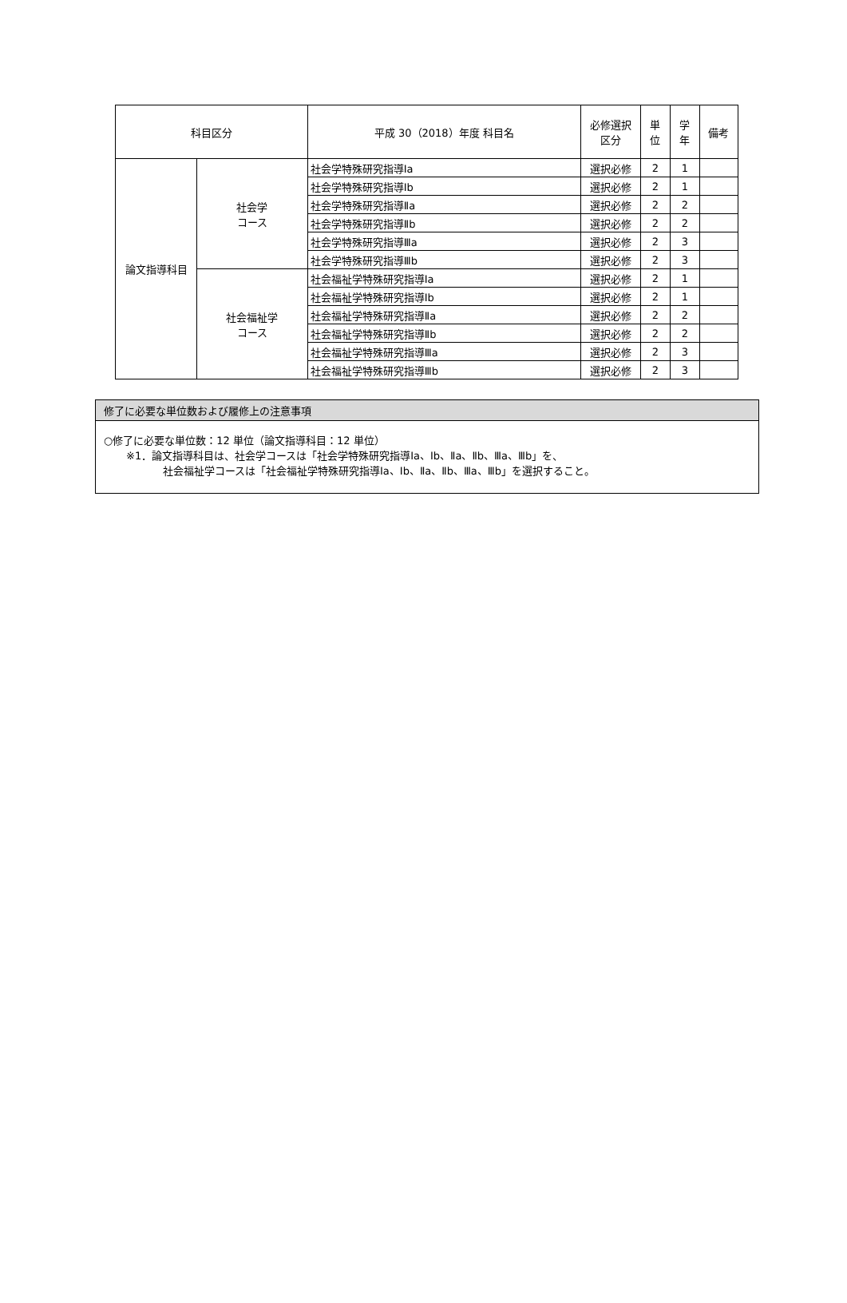| 科目区分 | | 平成 30（2018）年度 科目名 | 必修選択 区分 | 単 位 | 学 年 | 備考 |
| --- | --- | --- | --- | --- | --- | --- |
| 論文指導科目 | 社会学 コース | 社会学特殊研究指導Ⅰa | 選択必修 | 2 | 1 | |
| | | 社会学特殊研究指導Ⅰb | 選択必修 | 2 | 1 | |
| | | 社会学特殊研究指導Ⅱa | 選択必修 | 2 | 2 | |
| | | 社会学特殊研究指導Ⅱb | 選択必修 | 2 | 2 | |
| | | 社会学特殊研究指導Ⅲa | 選択必修 | 2 | 3 | |
| | | 社会学特殊研究指導Ⅲb | 選択必修 | 2 | 3 | |
| | 社会福祉学 コース | 社会福祉学特殊研究指導Ⅰa | 選択必修 | 2 | 1 | |
| | | 社会福祉学特殊研究指導Ⅰb | 選択必修 | 2 | 1 | |
| | | 社会福祉学特殊研究指導Ⅱa | 選択必修 | 2 | 2 | |
| | | 社会福祉学特殊研究指導Ⅱb | 選択必修 | 2 | 2 | |
| | | 社会福祉学特殊研究指導Ⅲa | 選択必修 | 2 | 3 | |
| | | 社会福祉学特殊研究指導Ⅲb | 選択必修 | 2 | 3 | |
修了に必要な単位数および履修上の注意事項
○修了に必要な単位数：12 単位（論文指導科目：12 単位）
※1．論文指導科目は、社会学コースは「社会学特殊研究指導Ⅰa、Ⅰb、Ⅱa、Ⅱb、Ⅲa、Ⅲb」を、
社会福祉学コースは「社会福祉学特殊研究指導Ⅰa、Ⅰb、Ⅱa、Ⅱb、Ⅲa、Ⅲb」を選択すること。